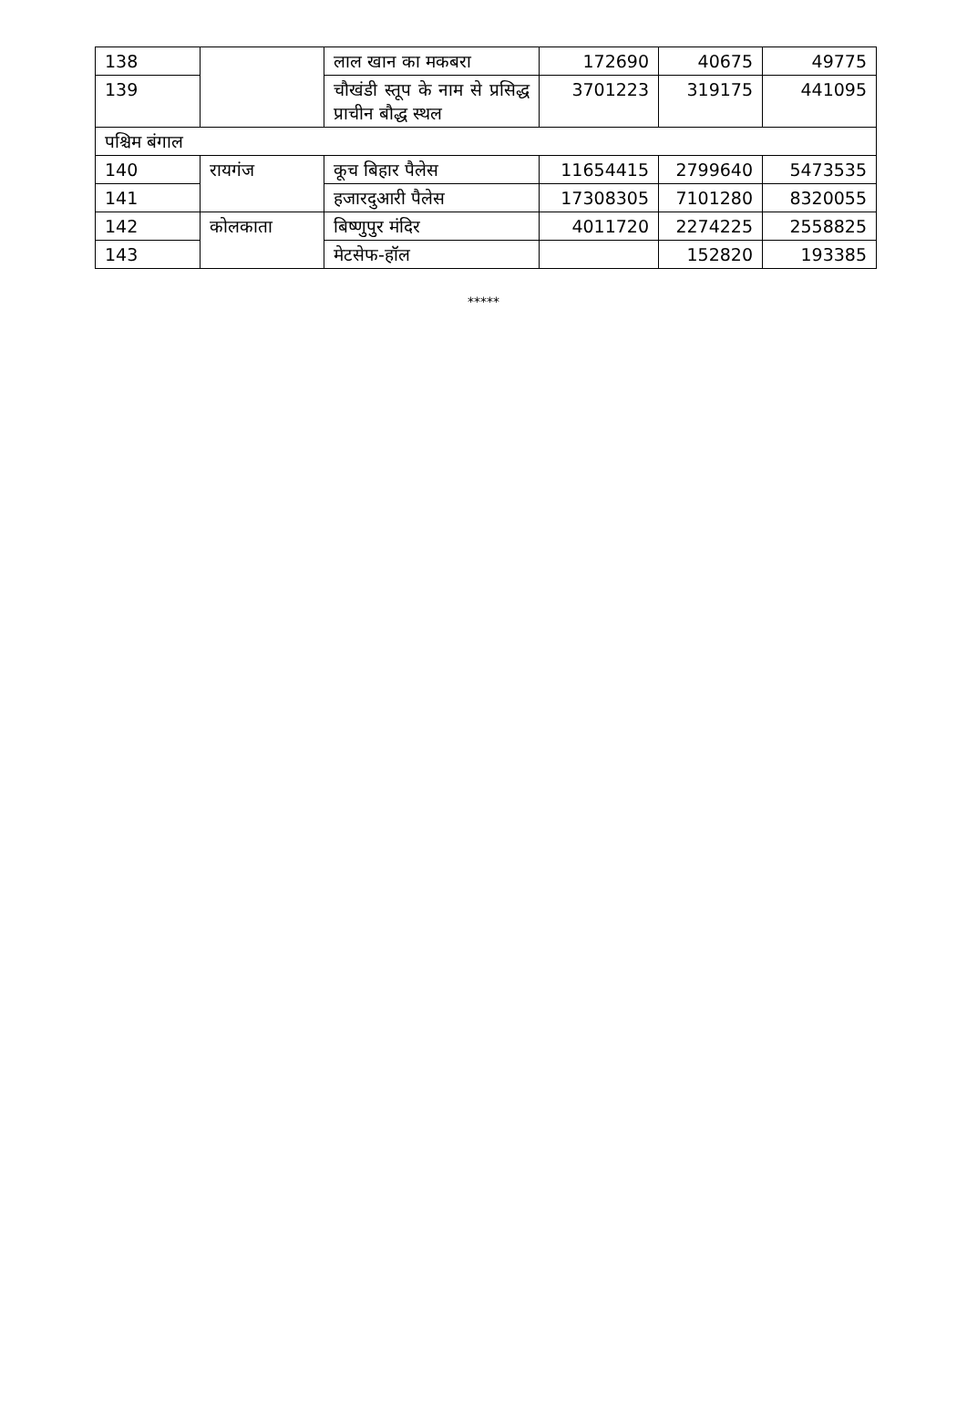| 138 | | लाल खान का मकबरा | 172690 | 40675 | 49775 |
| 139 | | चौखंडी स्तूप के नाम से प्रसिद्ध प्राचीन बौद्ध स्थल | 3701223 | 319175 | 441095 |
| पश्चिम बंगाल | | | | | |
| 140 | रायगंज | कूच बिहार पैलेस | 11654415 | 2799640 | 5473535 |
| 141 | | हजारदुआरी पैलेस | 17308305 | 7101280 | 8320055 |
| 142 | कोलकाता | बिष्णुपुर मंदिर | 4011720 | 2274225 | 2558825 |
| 143 | | मेटसेफ-हॉल | | 152820 | 193385 |
*****